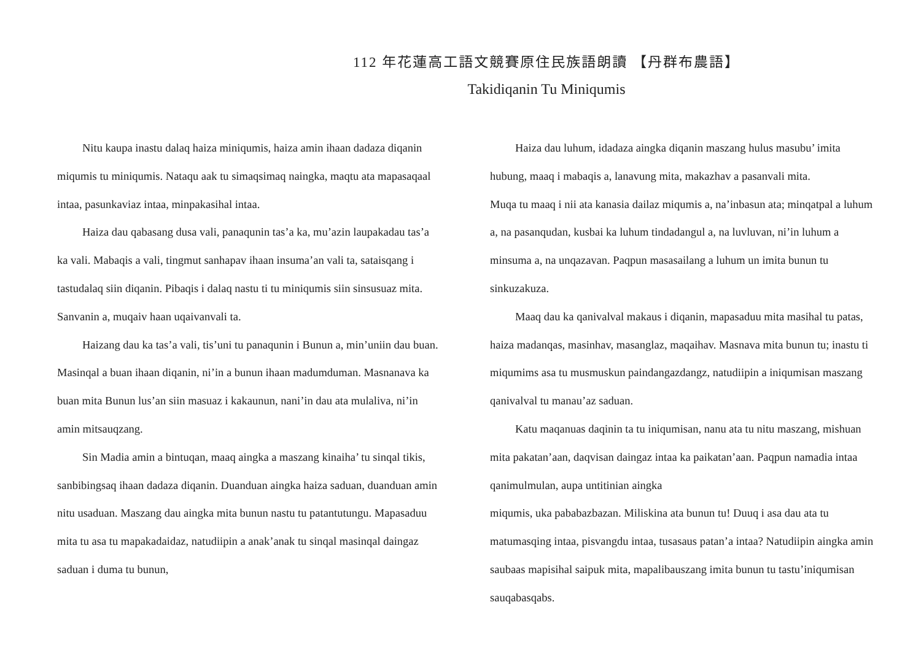112 年花蓮高工語文競賽原住民族語朗讀 【丹群布農語】
Takidiqanin Tu Miniqumis
Nitu kaupa inastu dalaq haiza miniqumis, haiza amin ihaan dadaza diqanin miqumis tu miniqumis. Nataqu aak tu simaqsimaq naingka, maqtu ata mapasaqaal intaa, pasunkaviaz intaa, minpakasihal intaa.
Haiza dau qabasang dusa vali, panaqunin tas’a ka, mu’azin laupakadau tas’a ka vali. Mabaqis a vali, tingmut sanhapav ihaan insuma’an vali ta, sataisqang i tastudalaq siin diqanin. Pibaqis i dalaq nastu ti tu miniqumis siin sinsusuaz mita. Sanvanin a, muqaiv haan uqaivanvali ta.
Haizang dau ka tas’a vali, tis’uni tu panaqunin i Bunun a, min’uniin dau buan. Masinqal a buan ihaan diqanin, ni’in a bunun ihaan madumduman. Masnanava ka buan mita Bunun lus’an siin masuaz i kakaunun, nani’in dau ata mulaliva, ni’in amin mitsauqzang.
Sin Madia amin a bintuqan, maaq aingka a maszang kinaiha’ tu sinqal tikis, sanbibingsaq ihaan dadaza diqanin. Duanduan aingka haiza saduan, duanduan amin nitu usaduan. Maszang dau aingka mita bunun nastu tu patantutungu. Mapasaduu mita tu asa tu mapakadaidaz, natudiipin a anak’anak tu sinqal masinqal daingaz saduan i duma tu bunun,
Haiza dau luhum, idadaza aingka diqanin maszang hulus masubu’ imita hubung, maaq i mabaqis a, lanavung mita, makazhav a pasanvali mita.
Muqa tu maaq i nii ata kanasia dailaz miqumis a, na’inbasun ata; minqatpal a luhum a, na pasanqudan, kusbai ka luhum tindadangul a, na luvluvan, ni’in luhum a minsuma a, na unqazavan. Paqpun masasailang a luhum un imita bunun tu sinkuzakuza.
Maaq dau ka qanivalval makaus i diqanin, mapasaduu mita masihal tu patas, haiza madanqas, masinhav, masanglaz, maqaihav. Masnava mita bunun tu; inastu ti miqumims asa tu musmuskun paindangazdangz, natudiipin a iniqumisan maszang qanivalval tu manau’az saduan.
Katu maqanuas daqinin ta tu iniqumisan, nanu ata tu nitu maszang, mishuan mita pakatan’aan, daqvisan daingaz intaa ka paikatan’aan. Paqpun namadia intaa qanimulmulan, aupa untitinian aingka
miqumis, uka pababazbazan. Miliskina ata bunun tu! Duuq i asa dau ata tu matumasqing intaa, pisvangdu intaa, tusasaus patan’a intaa? Natudiipin aingka amin saubaas mapisihal saipuk mita, mapalibauszang imita bunun tu tastu’iniqumisan sauqabasqabs.